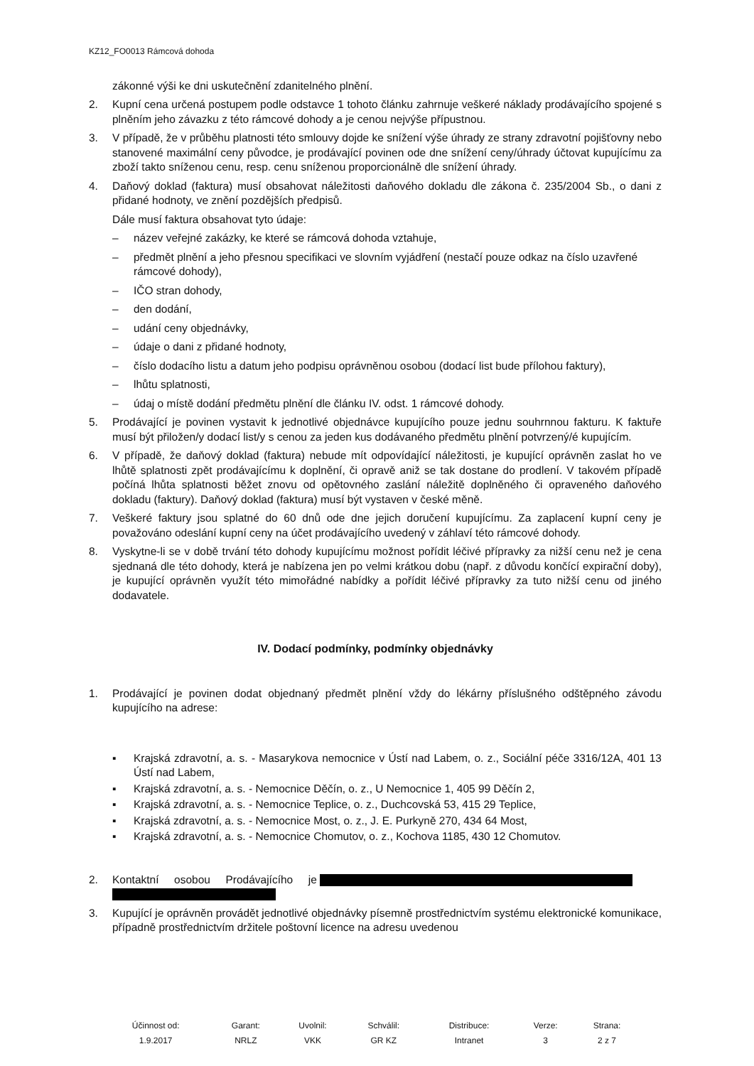KZ12_FO0013 Rámcová dohoda
zákonné výši ke dni uskutečnění zdanitelného plnění.
2. Kupní cena určená postupem podle odstavce 1 tohoto článku zahrnuje veškeré náklady prodávajícího spojené s plněním jeho závazku z této rámcové dohody a je cenou nejvýše přípustnou.
3. V případě, že v průběhu platnosti této smlouvy dojde ke snížení výše úhrady ze strany zdravotní pojišťovny nebo stanovené maximální ceny původce, je prodávající povinen ode dne snížení ceny/úhrady účtovat kupujícímu za zboží takto sníženou cenu, resp. cenu sníženou proporcionálně dle snížení úhrady.
4. Daňový doklad (faktura) musí obsahovat náležitosti daňového dokladu dle zákona č. 235/2004 Sb., o dani z přidané hodnoty, ve znění pozdějších předpisů.
Dále musí faktura obsahovat tyto údaje:
– název veřejné zakázky, ke které se rámcová dohoda vztahuje,
– předmět plnění a jeho přesnou specifikaci ve slovním vyjádření (nestačí pouze odkaz na číslo uzavřené rámcové dohody),
– IČO stran dohody,
– den dodání,
– udání ceny objednávky,
– údaje o dani z přidané hodnoty,
– číslo dodacího listu a datum jeho podpisu oprávněnou osobou (dodací list bude přílohou faktury),
– lhůtu splatnosti,
– údaj o místě dodání předmětu plnění dle článku IV. odst. 1 rámcové dohody.
5. Prodávající je povinen vystavit k jednotlivé objednávce kupujícího pouze jednu souhrnnou fakturu. K faktuře musí být přiložen/y dodací list/y s cenou za jeden kus dodávaného předmětu plnění potvrzený/é kupujícím.
6. V případě, že daňový doklad (faktura) nebude mít odpovídající náležitosti, je kupující oprávněn zaslat ho ve lhůtě splatnosti zpět prodávajícímu k doplnění, či opravě aniž se tak dostane do prodlení. V takovém případě počíná lhůta splatnosti běžet znovu od opětovného zaslání náležitě doplněného či opraveného daňového dokladu (faktury). Daňový doklad (faktura) musí být vystaven v české měně.
7. Veškeré faktury jsou splatné do 60 dnů ode dne jejich doručení kupujícímu. Za zaplacení kupní ceny je považováno odeslání kupní ceny na účet prodávajícího uvedený v záhlaví této rámcové dohody.
8. Vyskytne-li se v době trvání této dohody kupujícímu možnost pořídit léčivé přípravky za nižší cenu než je cena sjednaná dle této dohody, která je nabízena jen po velmi krátkou dobu (např. z důvodu končící expirační doby), je kupující oprávněn využít této mimořádné nabídky a pořídit léčivé přípravky za tuto nižší cenu od jiného dodavatele.
IV. Dodací podmínky, podmínky objednávky
1. Prodávající je povinen dodat objednaný předmět plnění vždy do lékárny příslušného odštěpného závodu kupujícího na adrese:
▪ Krajská zdravotní, a. s. - Masarykova nemocnice v Ústí nad Labem, o. z., Sociální péče 3316/12A, 401 13 Ústí nad Labem,
▪ Krajská zdravotní, a. s. - Nemocnice Děčín, o. z., U Nemocnice 1, 405 99 Děčín 2,
▪ Krajská zdravotní, a. s. - Nemocnice Teplice, o. z., Duchcovská 53, 415 29 Teplice,
▪ Krajská zdravotní, a. s. - Nemocnice Most, o. z., J. E. Purkyně 270, 434 64 Most,
▪ Krajská zdravotní, a. s. - Nemocnice Chomutov, o. z., Kochova 1185, 430 12 Chomutov.
2. Kontaktní osobou Prodávajícího je
3. Kupující je oprávněn provádět jednotlivé objednávky písemně prostřednictvím systému elektronické komunikace, případně prostřednictvím držitele poštovní licence na adresu uvedenou
| Účinnost od: | Garant: | Uvolnil: | Schválil: | Distribuce: | Verze: | Strana: |
| 1.9.2017 | NRLZ | VKK | GR KZ | Intranet | 3 | 2 z 7 |